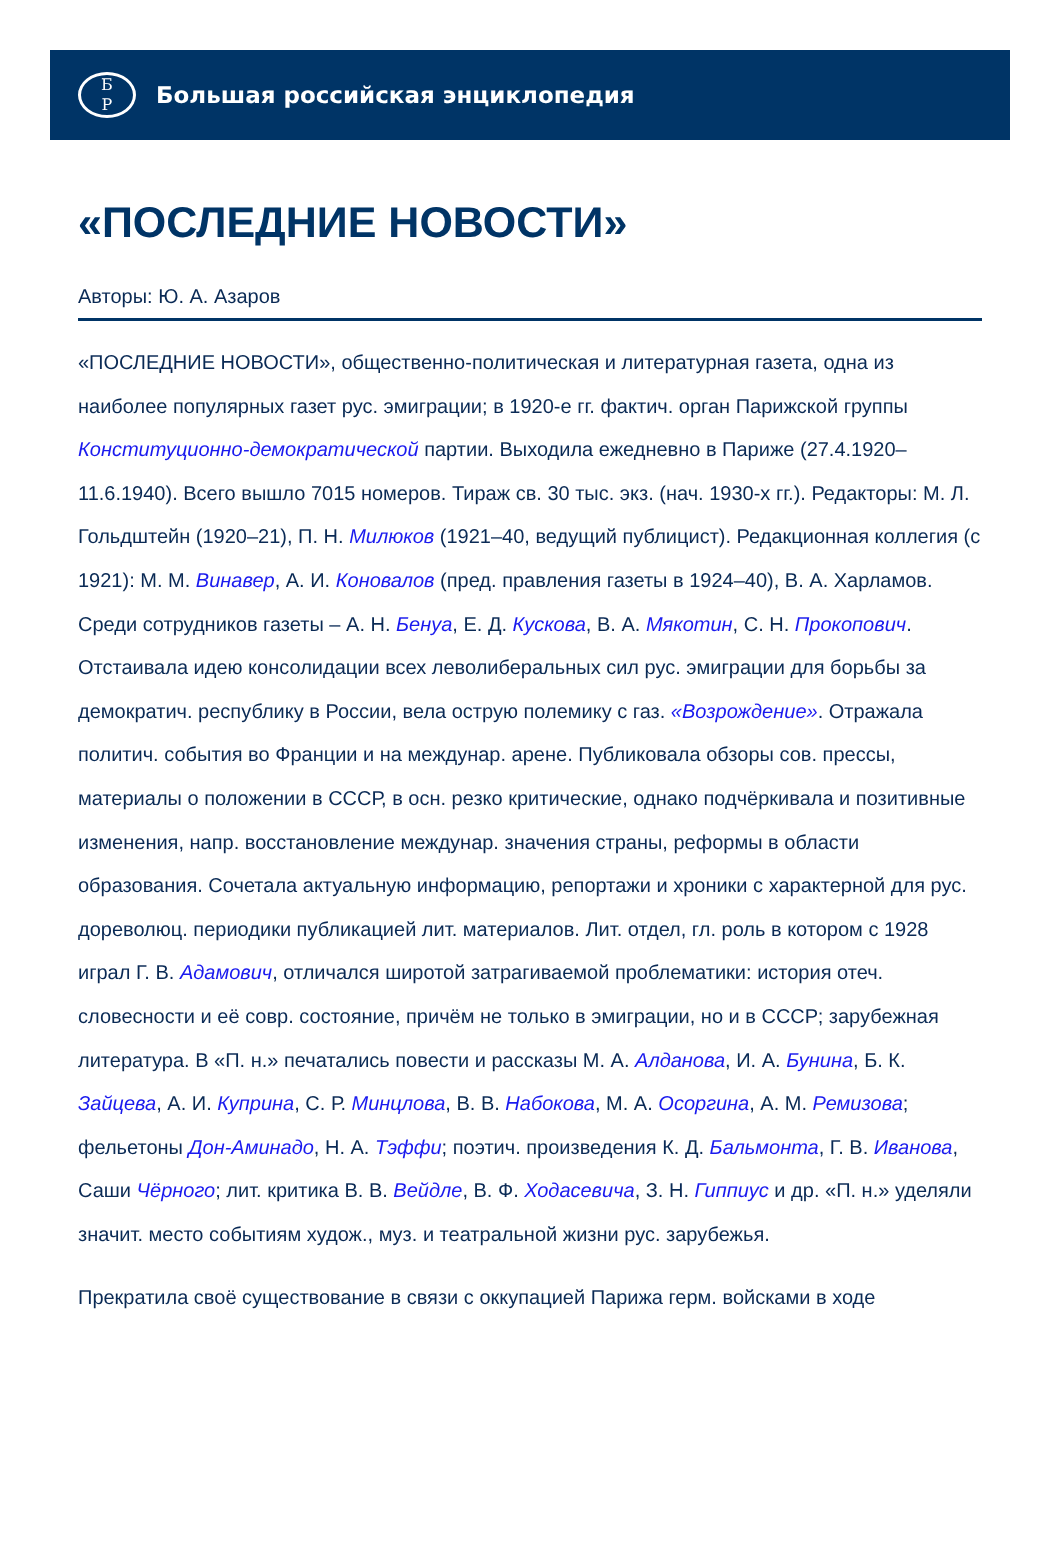Б
Р
Большая российская энциклопедия
«ПОСЛЕДНИЕ НОВОСТИ»
Авторы: Ю. А. Азаров
«ПОСЛЕДНИЕ НОВОСТИ», общественно-политическая и литературная газета, одна из наиболее популярных газет рус. эмиграции; в 1920-е гг. фактич. орган Парижской группы Конституционно-демократической партии. Выходила ежедневно в Париже (27.4.1920–11.6.1940). Всего вышло 7015 номеров. Тираж св. 30 тыс. экз. (нач. 1930-х гг.). Редакторы: М. Л. Гольдштейн (1920–21), П. Н. Милюков (1921–40, ведущий публицист). Редакционная коллегия (с 1921): М. М. Винавер, А. И. Коновалов (пред. правления газеты в 1924–40), В. А. Харламов. Среди сотрудников газеты – А. Н. Бенуа, Е. Д. Кускова, В. А. Мякотин, С. Н. Прокопович. Отстаивала идею консолидации всех леволиберальных сил рус. эмиграции для борьбы за демократич. республику в России, вела острую полемику с газ. «Возрождение». Отражала политич. события во Франции и на междунар. арене. Публиковала обзоры сов. прессы, материалы о положении в СССР, в осн. резко критические, однако подчёркивала и позитивные изменения, напр. восстановление междунар. значения страны, реформы в области образования. Сочетала актуальную информацию, репортажи и хроники с характерной для рус. дореволюц. периодики публикацией лит. материалов. Лит. отдел, гл. роль в котором с 1928 играл Г. В. Адамович, отличался широтой затрагиваемой проблематики: история отеч. словесности и её совр. состояние, причём не только в эмиграции, но и в СССР; зарубежная литература. В «П. н.» печатались повести и рассказы М. А. Алданова, И. А. Бунина, Б. К. Зайцева, А. И. Куприна, С. Р. Минцлова, В. В. Набокова, М. А. Осоргина, А. М. Ремизова; фельетоны Дон-Аминадо, Н. А. Тэффи; поэтич. произведения К. Д. Бальмонта, Г. В. Иванова, Саши Чёрного; лит. критика В. В. Вейдле, В. Ф. Ходасевича, З. Н. Гиппиус и др. «П. н.» уделяли значит. место событиям худож., муз. и театральной жизни рус. зарубежья.
Прекратила своё существование в связи с оккупацией Парижа герм. войсками в ходе